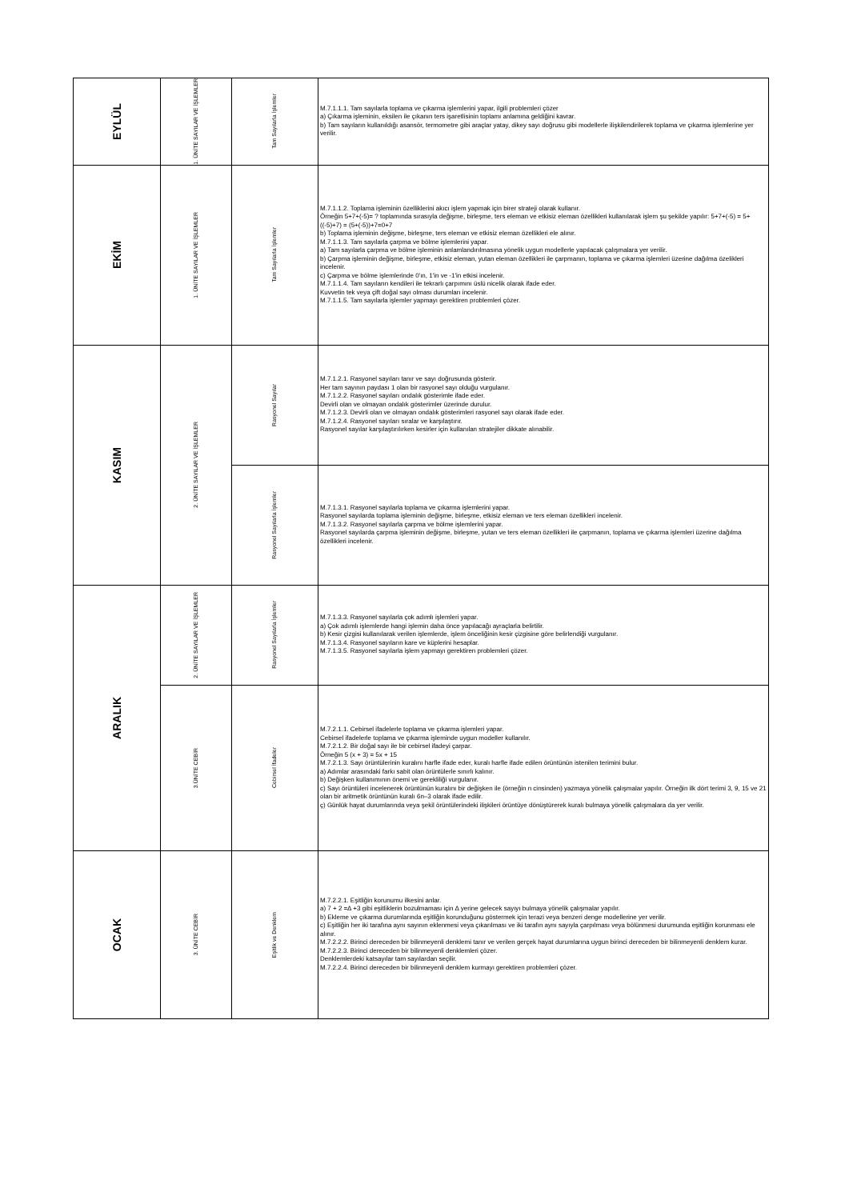| EYLÜL | 1. ÜNİTE SAYILAR VE İŞLEMLER | Tam Sayılarla İşlemler | M.7.1.1.1. Tam sayılarla toplama ve çıkarma işlemlerini yapar, ilgili problemleri çözer a) Çıkarma işleminin, eksilen ile çıkanın ters işaretlisinin toplamı anlamına geldiğini kavrar. b) Tam sayıların kullanıldığı asansör, termometre gibi araçlar yatay, dikey sayı doğrusu gibi modellerle ilişkilendirilerek toplama ve çıkarma işlemlerine yer verilir. |
| EKİM | 1. ÜNİTE SAYILAR VE İŞLEMLER | Tam Sayılarla İşlemler | M.7.1.1.2. Toplama işleminin özelliklerini akıcı işlem yapmak için birer strateji olarak kullanır. Örneğin 5+7+(-5)= ? toplamında sırasıyla değişme, birleşme, ters eleman ve etkisiz eleman özellikleri kullanılarak işlem şu şekilde yapılır: 5+7+(-5) = 5+((-5)+7) = (5+(-5))+7=0+7 b) Toplama işleminin değişme, birleşme, ters eleman ve etkisiz eleman özellikleri ele alınır. M.7.1.1.3. Tam sayılarla çarpma ve bölme işlemlerini yapar. a) Tam sayılarla çarpma ve bölme işleminin anlamlandırılmasına yönelik uygun modellerle yapılacak çalışmalara yer verilir. b) Çarpma işleminin değişme, birleşme, etkisiz eleman, yutan eleman özellikleri ile çarpmanın, toplama ve çıkarma işlemleri üzerine dağılma özelikleri incelenir. c) Çarpma ve bölme işlemlerinde 0'ın, 1'in ve -1'in etkisi incelenir. M.7.1.1.4. Tam sayıların kendileri ile tekrarlı çarpımını üslü nicelik olarak ifade eder. Kuvvetin tek veya çift doğal sayı olması durumları incelenir. M.7.1.1.5. Tam sayılarla işlemler yapmayı gerektiren problemleri çözer. |
| KASIM | 2. ÜNİTE SAYILAR VE İŞLEMLER | Rasyonel Sayılar | M.7.1.2.1. Rasyonel sayıları tanır ve sayı doğrusunda gösterir. Her tam sayının paydası 1 olan bir rasyonel sayı olduğu vurgulanır. M.7.1.2.2. Rasyonel sayıları ondalık gösterimle ifade eder. Devirli olan ve olmayan ondalık gösterimler üzerinde durulur. M.7.1.2.3. Devirli olan ve olmayan ondalık gösterimleri rasyonel sayı olarak ifade eder. M.7.1.2.4. Rasyonel sayıları sıralar ve karşılaştırır. Rasyonel sayılar karşılaştırılırken kesirler için kullanılan stratejiler dikkate alınabilir. |
| | | Rasyonel Sayılarla İşlemler | M.7.1.3.1. Rasyonel sayılarla toplama ve çıkarma işlemlerini yapar. Rasyonel sayılarda toplama işleminin değişme, birleşme, etkisiz eleman ve ters eleman özellikleri incelenir. M.7.1.3.2. Rasyonel sayılarla çarpma ve bölme işlemlerini yapar. Rasyonel sayılarda çarpma işleminin değişme, birleşme, yutan ve ters eleman özellikleri ile çarpmanın, toplama ve çıkarma işlemleri üzerine dağılma özellikleri incelenir. |
| ARALIK | 2. ÜNİTE SAYILAR VE İŞLEMLER | Rasyonel Sayılarla İşlemler | M.7.1.3.3. Rasyonel sayılarla çok adımlı işlemleri yapar. a) Çok adımlı işlemlerde hangi işlemin daha önce yapılacağı ayraçlarla belirtilir. b) Kesir çizgisi kullanılarak verilen işlemlerde, işlem önceliğinin kesir çizgisine göre belirlendiği vurgulanır. M.7.1.3.4. Rasyonel sayıların kare ve küplerini hesaplar. M.7.1.3.5. Rasyonel sayılarla işlem yapmayı gerektiren problemleri çözer. |
| | 3.ÜNİTE CEBİR | Cebirsel İfadeler | M.7.2.1.1. Cebirsel ifadelerle toplama ve çıkarma işlemleri yapar. Cebirsel ifadelerle toplama ve çıkarma işleminde uygun modeller kullanılır. M.7.2.1.2. Bir doğal sayı ile bir cebirsel ifadeyi çarpar. Örneğin 5 (x + 3) = 5x + 15 M.7.2.1.3. Sayı örüntülerinin kuralını harfle ifade eder, kuralı harfle ifade edilen örüntünün istenilen terimini bulur. a) Adımlar arasındaki farkı sabit olan örüntülerle sınırlı kalınır. b) Değişken kullanımının önemi ve gerekliliği vurgulanır. c) Sayı örüntüleri incelenerek örüntünün kuralını bir değişken ile (örneğin n cinsinden) yazmaya yönelik çalışmalar yapılır. Örneğin ilk dört terimi 3, 9, 15 ve 21 olan bir aritmetik örüntünün kuralı 6n–3 olarak ifade edilir. ç) Günlük hayat durumlarında veya şekil örüntülerindeki ilişkileri örüntüye dönüştürerek kuralı bulmaya yönelik çalışmalara da yer verilir. |
| OCAK | 3. ÜNİTE CEBİR | Eşitlik ve Denklem | M.7.2.2.1. Eşitliğin korunumu ilkesini anlar. a) 7 + 2 =∆ +3 gibi eşitliklerin bozulmaması için ∆ yerine gelecek sayıyı bulmaya yönelik çalışmalar yapılır. b) Ekleme ve çıkarma durumlarında eşitliğin korunduğunu göstermek için terazi veya benzeri denge modellerine yer verilir. c) Eşitliğin her iki tarafına aynı sayının eklenmesi veya çıkarılması ve iki tarafın aynı sayıyla çarpılması veya bölünmesi durumunda eşitliğin korunması ele alınır. M.7.2.2.2. Birinci dereceden bir bilinmeyenli denklemi tanır ve verilen gerçek hayat durumlarına uygun birinci dereceden bir bilinmeyenli denklem kurar. M.7.2.2.3. Birinci dereceden bir bilinmeyenli denklemleri çözer. Denklemlerdeki katsayılar tam sayılardan seçilir. M.7.2.2.4. Birinci dereceden bir bilinmeyenli denklem kurmayı gerektiren problemleri çözer. |